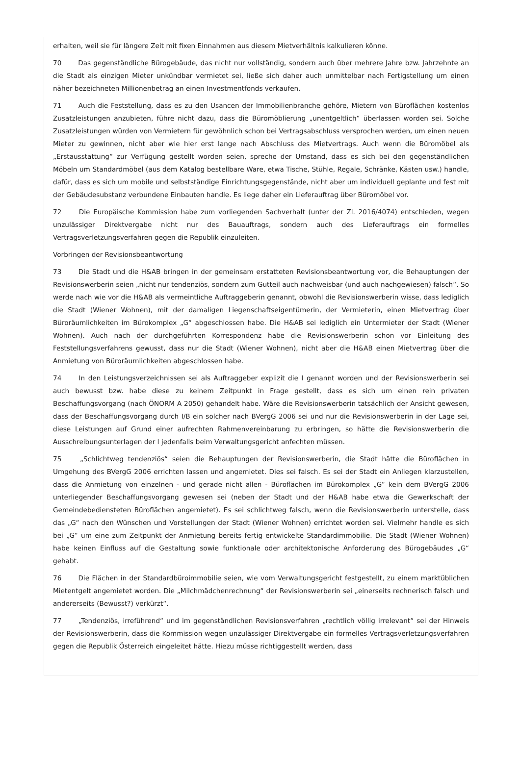erhalten, weil sie für längere Zeit mit fixen Einnahmen aus diesem Mietverhältnis kalkulieren könne.
70 Das gegenständliche Bürogebäude, das nicht nur vollständig, sondern auch über mehrere Jahre bzw. Jahrzehnte an die Stadt als einzigen Mieter unkündbar vermietet sei, ließe sich daher auch unmittelbar nach Fertigstellung um einen näher bezeichneten Millionenbetrag an einen Investmentfonds verkaufen.
71 Auch die Feststellung, dass es zu den Usancen der Immobilienbranche gehöre, Mietern von Büroflächen kostenlos Zusatzleistungen anzubieten, führe nicht dazu, dass die Büromöblierung „unentgeltlich“ überlassen worden sei. Solche Zusatzleistungen würden von Vermietern für gewöhnlich schon bei Vertragsabschluss versprochen werden, um einen neuen Mieter zu gewinnen, nicht aber wie hier erst lange nach Abschluss des Mietvertrags. Auch wenn die Büromöbel als „Erstausstattung“ zur Verfügung gestellt worden seien, spreche der Umstand, dass es sich bei den gegenständlichen Möbeln um Standardmöbel (aus dem Katalog bestellbare Ware, etwa Tische, Stühle, Regale, Schränke, Kästen usw.) handle, dafür, dass es sich um mobile und selbstständige Einrichtungsgegenstände, nicht aber um individuell geplante und fest mit der Gebäudesubstanz verbundene Einbauten handle. Es liege daher ein Lieferauftrag über Büromöbel vor.
72 Die Europäische Kommission habe zum vorliegenden Sachverhalt (unter der Zl. 2016/4074) entschieden, wegen unzulässiger Direktvergabe nicht nur des Bauauftrags, sondern auch des Lieferauftrags ein formelles Vertragsverletzungsverfahren gegen die Republik einzuleiten.
Vorbringen der Revisionsbeantwortung
73 Die Stadt und die H&AB bringen in der gemeinsam erstatteten Revisionsbeantwortung vor, die Behauptungen der Revisionswerberin seien „nicht nur tendenziös, sondern zum Gutteil auch nachweisbar (und auch nachgewiesen) falsch“. So werde nach wie vor die H&AB als vermeintliche Auftraggeberin genannt, obwohl die Revisionswerberin wisse, dass lediglich die Stadt (Wiener Wohnen), mit der damaligen Liegenschaftseigentümerin, der Vermieterin, einen Mietvertrag über Büroräumlichkeiten im Bürokomplex „G“ abgeschlossen habe. Die H&AB sei lediglich ein Untermieter der Stadt (Wiener Wohnen). Auch nach der durchgeführten Korrespondenz habe die Revisionswerberin schon vor Einleitung des Feststellungsverfahrens gewusst, dass nur die Stadt (Wiener Wohnen), nicht aber die H&AB einen Mietvertrag über die Anmietung von Büroräumlichkeiten abgeschlossen habe.
74 In den Leistungsverzeichnissen sei als Auftraggeber explizit die I genannt worden und der Revisionswerberin sei auch bewusst bzw. habe diese zu keinem Zeitpunkt in Frage gestellt, dass es sich um einen rein privaten Beschaffungsvorgang (nach ÖNORM A 2050) gehandelt habe. Wäre die Revisionswerberin tatsächlich der Ansicht gewesen, dass der Beschaffungsvorgang durch I/B ein solcher nach BVergG 2006 sei und nur die Revisionswerberin in der Lage sei, diese Leistungen auf Grund einer aufrechten Rahmenvereinbarung zu erbringen, so hätte die Revisionswerberin die Ausschreibungsunterlagen der I jedenfalls beim Verwaltungsgericht anfechten müssen.
75 „Schlichtweg tendenziös“ seien die Behauptungen der Revisionswerberin, die Stadt hätte die Büroflächen in Umgehung des BVergG 2006 errichten lassen und angemietet. Dies sei falsch. Es sei der Stadt ein Anliegen klarzustellen, dass die Anmietung von einzelnen - und gerade nicht allen - Büroflächen im Bürokomplex „G“ kein dem BVergG 2006 unterliegender Beschaffungsvorgang gewesen sei (neben der Stadt und der H&AB habe etwa die Gewerkschaft der Gemeindebediensteten Büroflächen angemietet). Es sei schlichtweg falsch, wenn die Revisionswerberin unterstelle, dass das „G“ nach den Wünschen und Vorstellungen der Stadt (Wiener Wohnen) errichtet worden sei. Vielmehr handle es sich bei „G“ um eine zum Zeitpunkt der Anmietung bereits fertig entwickelte Standardimmobilie. Die Stadt (Wiener Wohnen) habe keinen Einfluss auf die Gestaltung sowie funktionale oder architektonische Anforderung des Bürogebäudes „G“ gehabt.
76 Die Flächen in der Standardbüroimmobilie seien, wie vom Verwaltungsgericht festgestellt, zu einem marktüblichen Mietentgelt angemietet worden. Die „Milchmädchenrechnung“ der Revisionswerberin sei „einerseits rechnerisch falsch und andererseits (Bewusst?) verkürzt“.
77 „Tendenziös, irreführend“ und im gegenständlichen Revisionsverfahren „rechtlich völlig irrelevant“ sei der Hinweis der Revisionswerberin, dass die Kommission wegen unzulässiger Direktvergabe ein formelles Vertragsverletzungsverfahren gegen die Republik Österreich eingeleitet hätte. Hiezu müsse richtiggestellt werden, dass